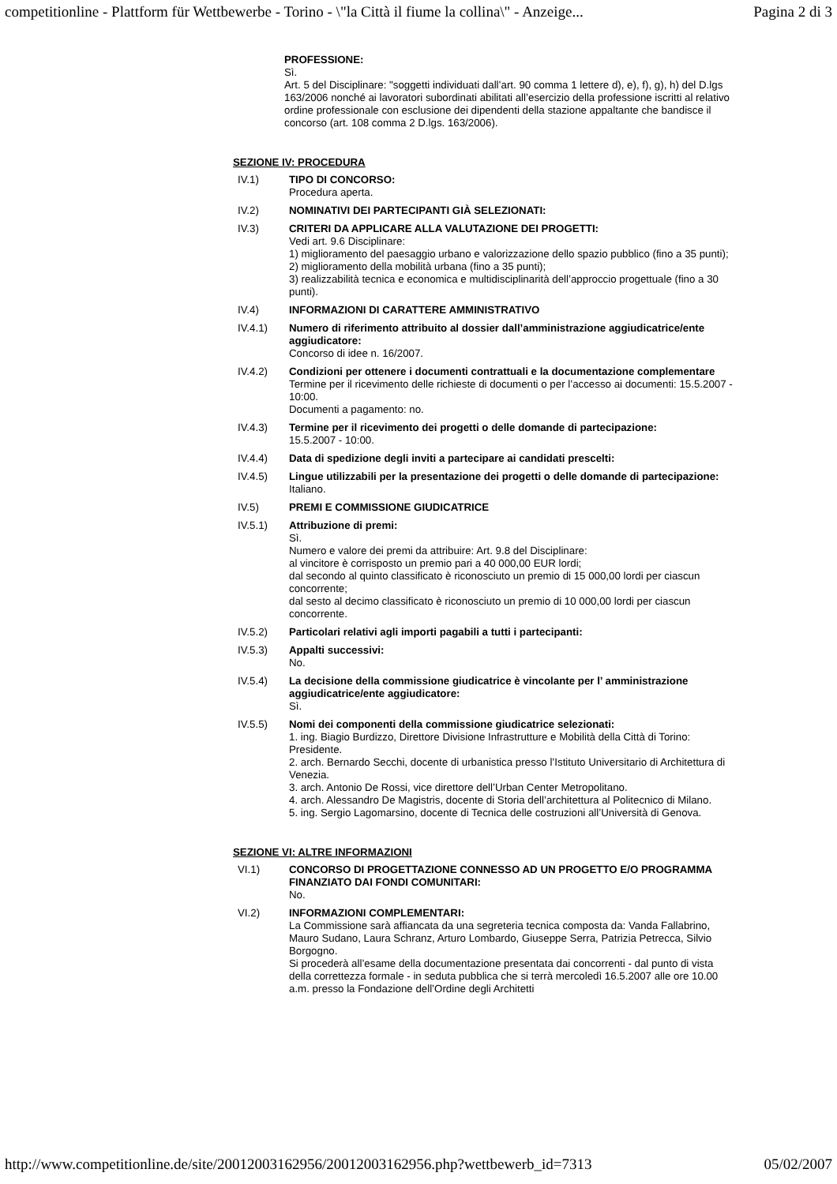competitionline - Plattform für Wettbewerbe - Torino - \"la Città il fiume la collina\" - Anzeige... Pagina 2 di 3
PROFESSIONE:
Sì.
Art. 5 del Disciplinare: "soggetti individuati dall’art. 90 comma 1 lettere d), e), f), g), h) del D.lgs 163/2006 nonché ai lavoratori subordinati abilitati all’esercizio della professione iscritti al relativo ordine professionale con esclusione dei dipendenti della stazione appaltante che bandisce il concorso (art. 108 comma 2 D.lgs. 163/2006).
SEZIONE IV: PROCEDURA
IV.1) TIPO DI CONCORSO:
Procedura aperta.
IV.2) NOMINATIVI DEI PARTECIPANTI GIÀ SELEZIONATI:
IV.3) CRITERI DA APPLICARE ALLA VALUTAZIONE DEI PROGETTI:
Vedi art. 9.6 Disciplinare:
1) miglioramento del paesaggio urbano e valorizzazione dello spazio pubblico (fino a 35 punti);
2) miglioramento della mobilità urbana (fino a 35 punti);
3) realizzabilità tecnica e economica e multidisciplinarità dell’approccio progettuale (fino a 30 punti).
IV.4) INFORMAZIONI DI CARATTERE AMMINISTRATIVO
IV.4.1) Numero di riferimento attribuito al dossier dall’amministrazione aggiudicatrice/ente aggiudicatore:
Concorso di idee n. 16/2007.
IV.4.2) Condizioni per ottenere i documenti contrattuali e la documentazione complementare
Termine per il ricevimento delle richieste di documenti o per l’accesso ai documenti: 15.5.2007 - 10:00.
Documenti a pagamento: no.
IV.4.3) Termine per il ricevimento dei progetti o delle domande di partecipazione:
15.5.2007 - 10:00.
IV.4.4) Data di spedizione degli inviti a partecipare ai candidati prescelti:
IV.4.5) Lingue utilizzabili per la presentazione dei progetti o delle domande di partecipazione:
Italiano.
IV.5) PREMI E COMMISSIONE GIUDICATRICE
IV.5.1) Attribuzione di premi:
Sì.
Numero e valore dei premi da attribuire: Art. 9.8 del Disciplinare:
al vincitore è corrisposto un premio pari a 40 000,00 EUR lordi;
dal secondo al quinto classificato è riconosciuto un premio di 15 000,00 lordi per ciascun concorrente;
dal sesto al decimo classificato è riconosciuto un premio di 10 000,00 lordi per ciascun concorrente.
IV.5.2) Particolari relativi agli importi pagabili a tutti i partecipanti:
IV.5.3) Appalti successivi:
No.
IV.5.4) La decisione della commissione giudicatrice è vincolante per l’ amministrazione aggiudicatrice/ente aggiudicatore:
Sì.
IV.5.5) Nomi dei componenti della commissione giudicatrice selezionati:
1. ing. Biagio Burdizzo, Direttore Divisione Infrastrutture e Mobilità della Città di Torino: Presidente.
2. arch. Bernardo Secchi, docente di urbanistica presso l’Istituto Universitario di Architettura di Venezia.
3. arch. Antonio De Rossi, vice direttore dell’Urban Center Metropolitano.
4. arch. Alessandro De Magistris, docente di Storia dell’architettura al Politecnico di Milano.
5. ing. Sergio Lagomarsino, docente di Tecnica delle costruzioni all’Università di Genova.
SEZIONE VI: ALTRE INFORMAZIONI
VI.1) CONCORSO DI PROGETTAZIONE CONNESSO AD UN PROGETTO E/O PROGRAMMA FINANZIATO DAI FONDI COMUNITARI:
No.
VI.2) INFORMAZIONI COMPLEMENTARI:
La Commissione sarà affiancata da una segreteria tecnica composta da: Vanda Fallabrino, Mauro Sudano, Laura Schranz, Arturo Lombardo, Giuseppe Serra, Patrizia Petrecca, Silvio Borgogno.
Si procederà all’esame della documentazione presentata dai concorrenti - dal punto di vista della correttezza formale - in seduta pubblica che si terrà mercoledì 16.5.2007 alle ore 10.00 a.m. presso la Fondazione dell’Ordine degli Architetti
http://www.competitionline.de/site/20012003162956/20012003162956.php?wettbewerb_id=7313 05/02/2007